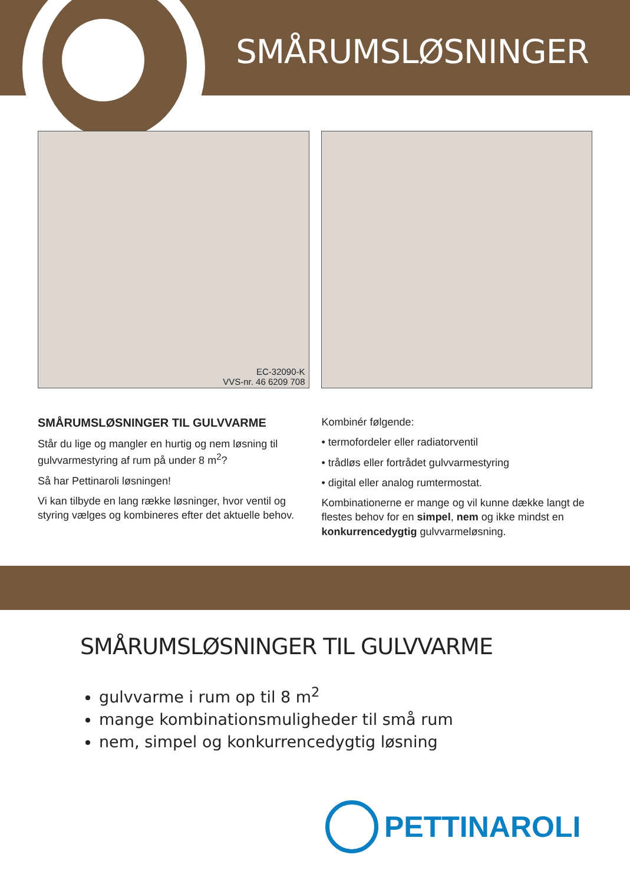SMÅRUMSLØSNINGER
EC-32090-K
VVS-nr. 46 6209 708
SMÅRUMSLØSNINGER TIL GULVVARME
Står du lige og mangler en hurtig og nem løsning til gulvvarmestyring af rum på under 8 m<sup>2</sup>?
Så har Pettinaroli løsningen!
Vi kan tilbyde en lang række løsninger, hvor ventil og styring vælges og kombineres efter det aktuelle behov.
Kombinér følgende:
• termofordeler eller radiatorventil
• trådløs eller fortrådet gulvvarmestyring
• digital eller analog rumtermostat.
Kombinationerne er mange og vil kunne dække langt de flestes behov for en simpel, nem og ikke mindst en konkurrencedygtig gulvvarmeløsning.
SMÅRUMSLØSNINGER TIL GULVVARME
gulvvarme i rum op til 8 m<sup>2</sup>
mange kombinationsmuligheder til små rum
nem, simpel og konkurrencedygtig løsning
PETTINAROLI